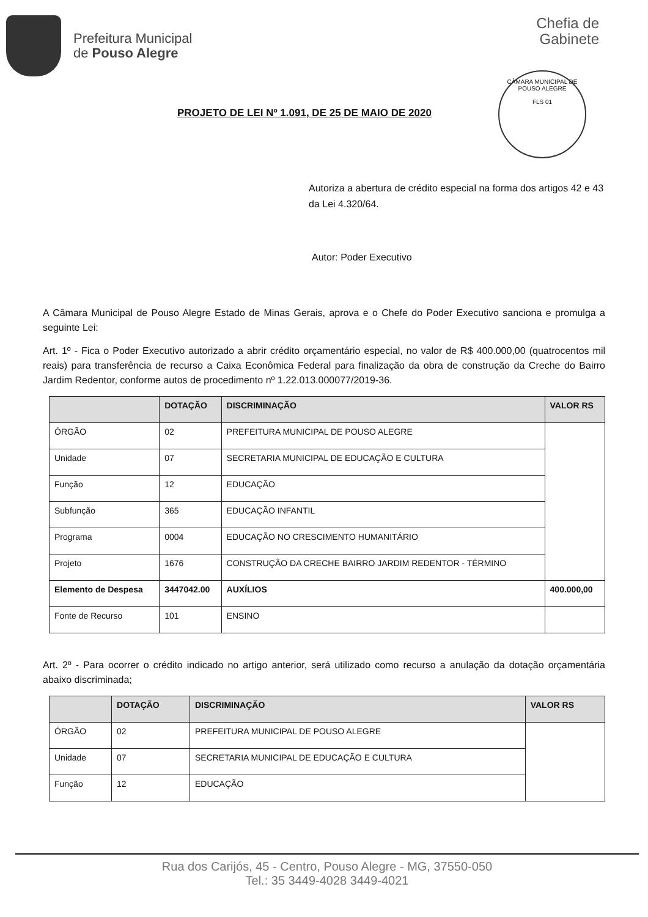Prefeitura Municipal
de Pouso Alegre
Chefia de
Gabinete
CÂMARA MUNICIPAL DE POUSO ALEGRE
FLS 01
PROJETO DE LEI Nº 1.091, DE 25 DE MAIO DE 2020
Autoriza a abertura de crédito especial na forma dos artigos 42 e 43 da Lei 4.320/64.
Autor: Poder Executivo
A Câmara Municipal de Pouso Alegre Estado de Minas Gerais, aprova e o Chefe do Poder Executivo sanciona e promulga a seguinte Lei:
Art. 1º - Fica o Poder Executivo autorizado a abrir crédito orçamentário especial, no valor de R$ 400.000,00 (quatrocentos mil reais) para transferência de recurso a Caixa Econômica Federal para finalização da obra de construção da Creche do Bairro Jardim Redentor, conforme autos de procedimento nº 1.22.013.000077/2019-36.
| | DOTAÇÃO | DISCRIMINAÇÃO | VALOR RS |
| --- | --- | --- | --- |
| ÓRGÃO | 02 | PREFEITURA MUNICIPAL DE POUSO ALEGRE | |
| Unidade | 07 | SECRETARIA MUNICIPAL DE EDUCAÇÃO E CULTURA | |
| Função | 12 | EDUCAÇÃO | |
| Subfunção | 365 | EDUCAÇÃO INFANTIL | |
| Programa | 0004 | EDUCAÇÃO NO CRESCIMENTO HUMANITÁRIO | |
| Projeto | 1676 | CONSTRUÇÃO DA CRECHE BAIRRO JARDIM REDENTOR - TÉRMINO | |
| Elemento de Despesa | 3447042.00 | AUXÍLIOS | 400.000,00 |
| Fonte de Recurso | 101 | ENSINO | |
Art. 2º - Para ocorrer o crédito indicado no artigo anterior, será utilizado como recurso a anulação da dotação orçamentária abaixo discriminada;
| | DOTAÇÃO | DISCRIMINAÇÃO | VALOR RS |
| --- | --- | --- | --- |
| ÓRGÃO | 02 | PREFEITURA MUNICIPAL DE POUSO ALEGRE | |
| Unidade | 07 | SECRETARIA MUNICIPAL DE EDUCAÇÃO E CULTURA | |
| Função | 12 | EDUCAÇÃO | |
Rua dos Carijós, 45 - Centro, Pouso Alegre - MG, 37550-050
Tel.: 35 3449-4028 3449-4021